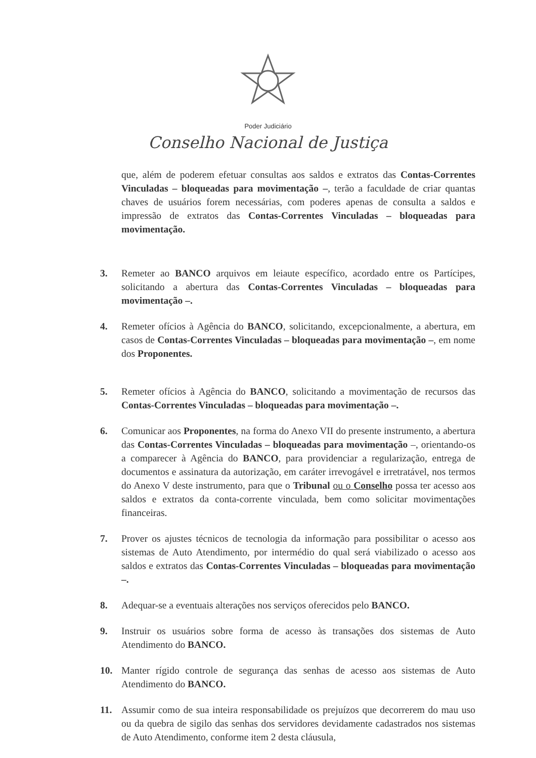Poder Judiciário
Conselho Nacional de Justiça
que, além de poderem efetuar consultas aos saldos e extratos das Contas-Correntes Vinculadas – bloqueadas para movimentação –, terão a faculdade de criar quantas chaves de usuários forem necessárias, com poderes apenas de consulta a saldos e impressão de extratos das Contas-Correntes Vinculadas – bloqueadas para movimentação.
3. Remeter ao BANCO arquivos em leiaute específico, acordado entre os Partícipes, solicitando a abertura das Contas-Correntes Vinculadas – bloqueadas para movimentação –.
4. Remeter ofícios à Agência do BANCO, solicitando, excepcionalmente, a abertura, em casos de Contas-Correntes Vinculadas – bloqueadas para movimentação –, em nome dos Proponentes.
5. Remeter ofícios à Agência do BANCO, solicitando a movimentação de recursos das Contas-Correntes Vinculadas – bloqueadas para movimentação –.
6. Comunicar aos Proponentes, na forma do Anexo VII do presente instrumento, a abertura das Contas-Correntes Vinculadas – bloqueadas para movimentação –, orientando-os a comparecer à Agência do BANCO, para providenciar a regularização, entrega de documentos e assinatura da autorização, em caráter irrevogável e irretratável, nos termos do Anexo V deste instrumento, para que o Tribunal ou o Conselho possa ter acesso aos saldos e extratos da conta-corrente vinculada, bem como solicitar movimentações financeiras.
7. Prover os ajustes técnicos de tecnologia da informação para possibilitar o acesso aos sistemas de Auto Atendimento, por intermédio do qual será viabilizado o acesso aos saldos e extratos das Contas-Correntes Vinculadas – bloqueadas para movimentação –.
8. Adequar-se a eventuais alterações nos serviços oferecidos pelo BANCO.
9. Instruir os usuários sobre forma de acesso às transações dos sistemas de Auto Atendimento do BANCO.
10. Manter rígido controle de segurança das senhas de acesso aos sistemas de Auto Atendimento do BANCO.
11. Assumir como de sua inteira responsabilidade os prejuízos que decorrerem do mau uso ou da quebra de sigilo das senhas dos servidores devidamente cadastrados nos sistemas de Auto Atendimento, conforme item 2 desta cláusula,